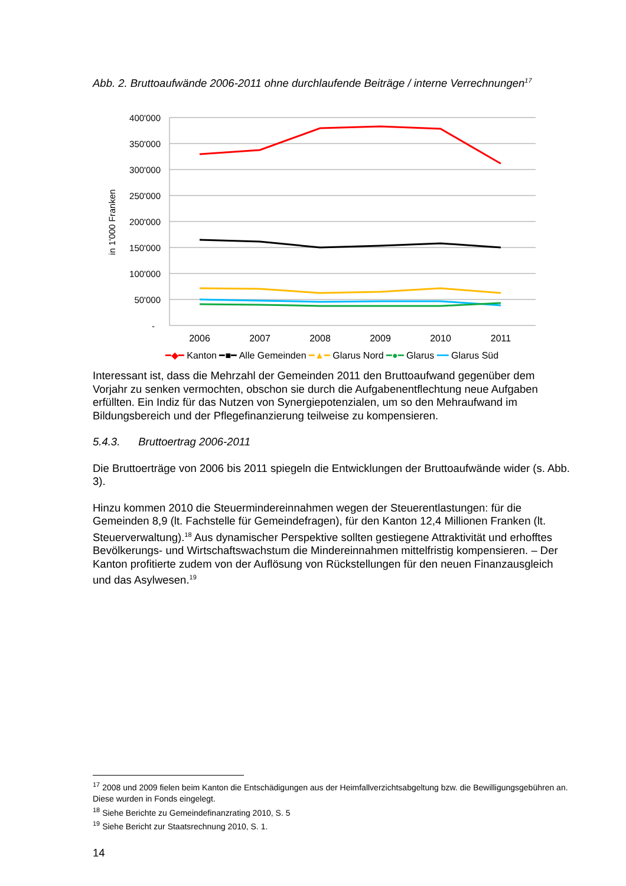Abb. 2. Bruttoaufwände 2006-2011 ohne durchlaufende Beiträge / interne Verrechnungen<sup>17</sup>
400'000
350'000
300'000
250'000
200'000
150'000
100'000
50'000
-
in 1'000 Franken
2006
2007
2008
2009
2010
2011
━◆━ Kanton ━■━ Alle Gemeinden ━▲━ Glarus Nord ━●━ Glarus ━━ Glarus Süd
Interessant ist, dass die Mehrzahl der Gemeinden 2011 den Bruttoaufwand gegenüber dem Vorjahr zu senken vermochten, obschon sie durch die Aufgabenentflechtung neue Aufgaben erfüllten. Ein Indiz für das Nutzen von Synergiepotenzialen, um so den Mehraufwand im Bildungsbereich und der Pflegefinanzierung teilweise zu kompensieren.
5.4.3. Bruttoertrag 2006-2011
Die Bruttoerträge von 2006 bis 2011 spiegeln die Entwicklungen der Bruttoaufwände wider (s. Abb. 3).
Hinzu kommen 2010 die Steuermindereinnahmen wegen der Steuerentlastungen: für die Gemeinden 8,9 (lt. Fachstelle für Gemeindefragen), für den Kanton 12,4 Millionen Franken (lt. Steuerverwaltung).<sup>18</sup> Aus dynamischer Perspektive sollten gestiegene Attraktivität und erhofftes Bevölkerungs- und Wirtschaftswachstum die Mindereinnahmen mittelfristig kompensieren. – Der Kanton profitierte zudem von der Auflösung von Rückstellungen für den neuen Finanzausgleich und das Asylwesen.<sup>19</sup>
<sup>17</sup> 2008 und 2009 fielen beim Kanton die Entschädigungen aus der Heimfallverzichtsabgeltung bzw. die Bewilligungsgebühren an. Diese wurden in Fonds eingelegt.
<sup>18</sup> Siehe Berichte zu Gemeindefinanzrating 2010, S. 5
<sup>19</sup> Siehe Bericht zur Staatsrechnung 2010, S. 1.
14